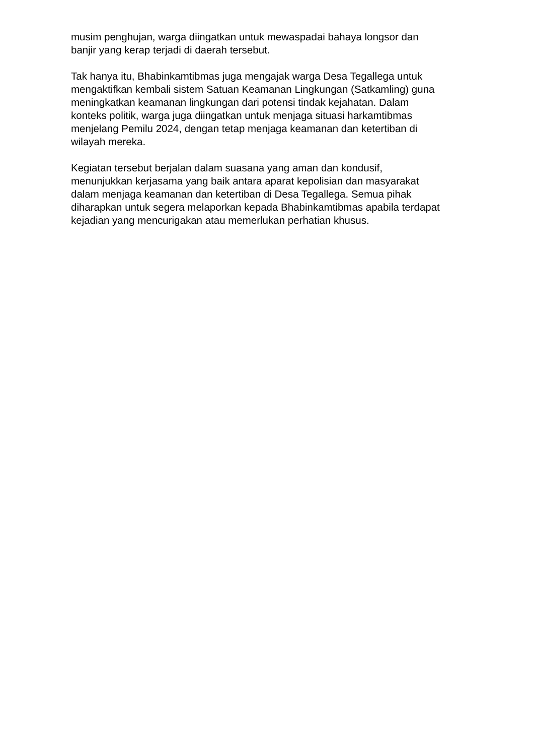musim penghujan, warga diingatkan untuk mewaspadai bahaya longsor dan
banjir yang kerap terjadi di daerah tersebut.
Tak hanya itu, Bhabinkamtibmas juga mengajak warga Desa Tegallega untuk
mengaktifkan kembali sistem Satuan Keamanan Lingkungan (Satkamling) guna
meningkatkan keamanan lingkungan dari potensi tindak kejahatan. Dalam
konteks politik, warga juga diingatkan untuk menjaga situasi harkamtibmas
menjelang Pemilu 2024, dengan tetap menjaga keamanan dan ketertiban di
wilayah mereka.
Kegiatan tersebut berjalan dalam suasana yang aman dan kondusif,
menunjukkan kerjasama yang baik antara aparat kepolisian dan masyarakat
dalam menjaga keamanan dan ketertiban di Desa Tegallega. Semua pihak
diharapkan untuk segera melaporkan kepada Bhabinkamtibmas apabila terdapat
kejadian yang mencurigakan atau memerlukan perhatian khusus.